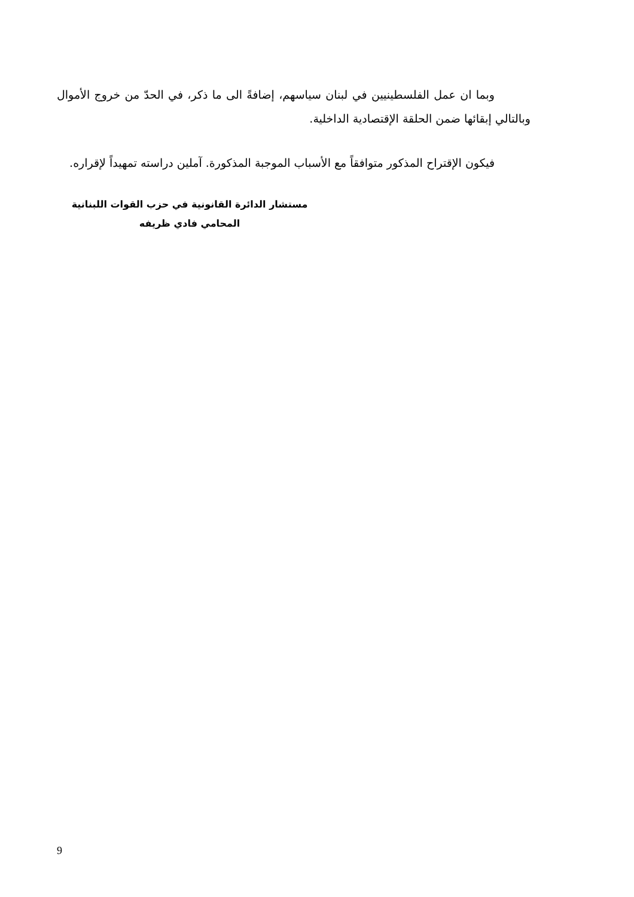وبما ان عمل الفلسطينيين في لبنان سياسهم، إضافةً الى ما ذكر، في الحدّ من خروج الأموال وبالتالي إبقائها ضمن الحلقة الإقتصادية الداخلية.
فيكون الإقتراح المذكور متوافقاً مع الأسباب الموجبة المذكورة. آملين دراسته تمهيداً لإقراره.
مستشار الدائرة القانونية في حزب القوات اللبنانية
المحامي فادي ظريفه
9